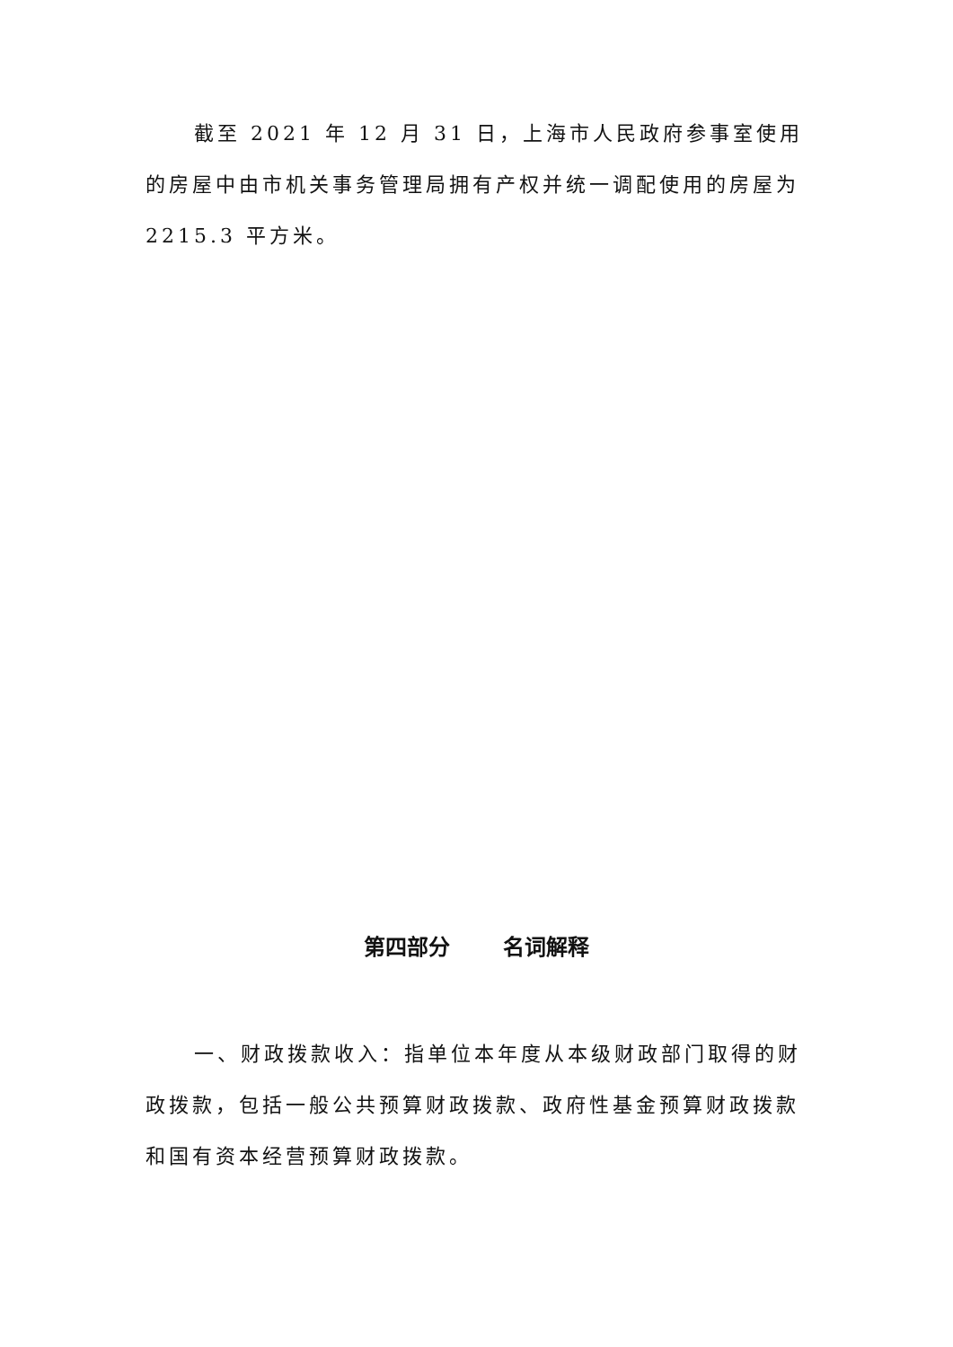截至 2021 年 12 月 31 日，上海市人民政府参事室使用的房屋中由市机关事务管理局拥有产权并统一调配使用的房屋为 2215.3 平方米。
第四部分 名词解释
一、财政拨款收入：指单位本年度从本级财政部门取得的财政拨款，包括一般公共预算财政拨款、政府性基金预算财政拨款和国有资本经营预算财政拨款。